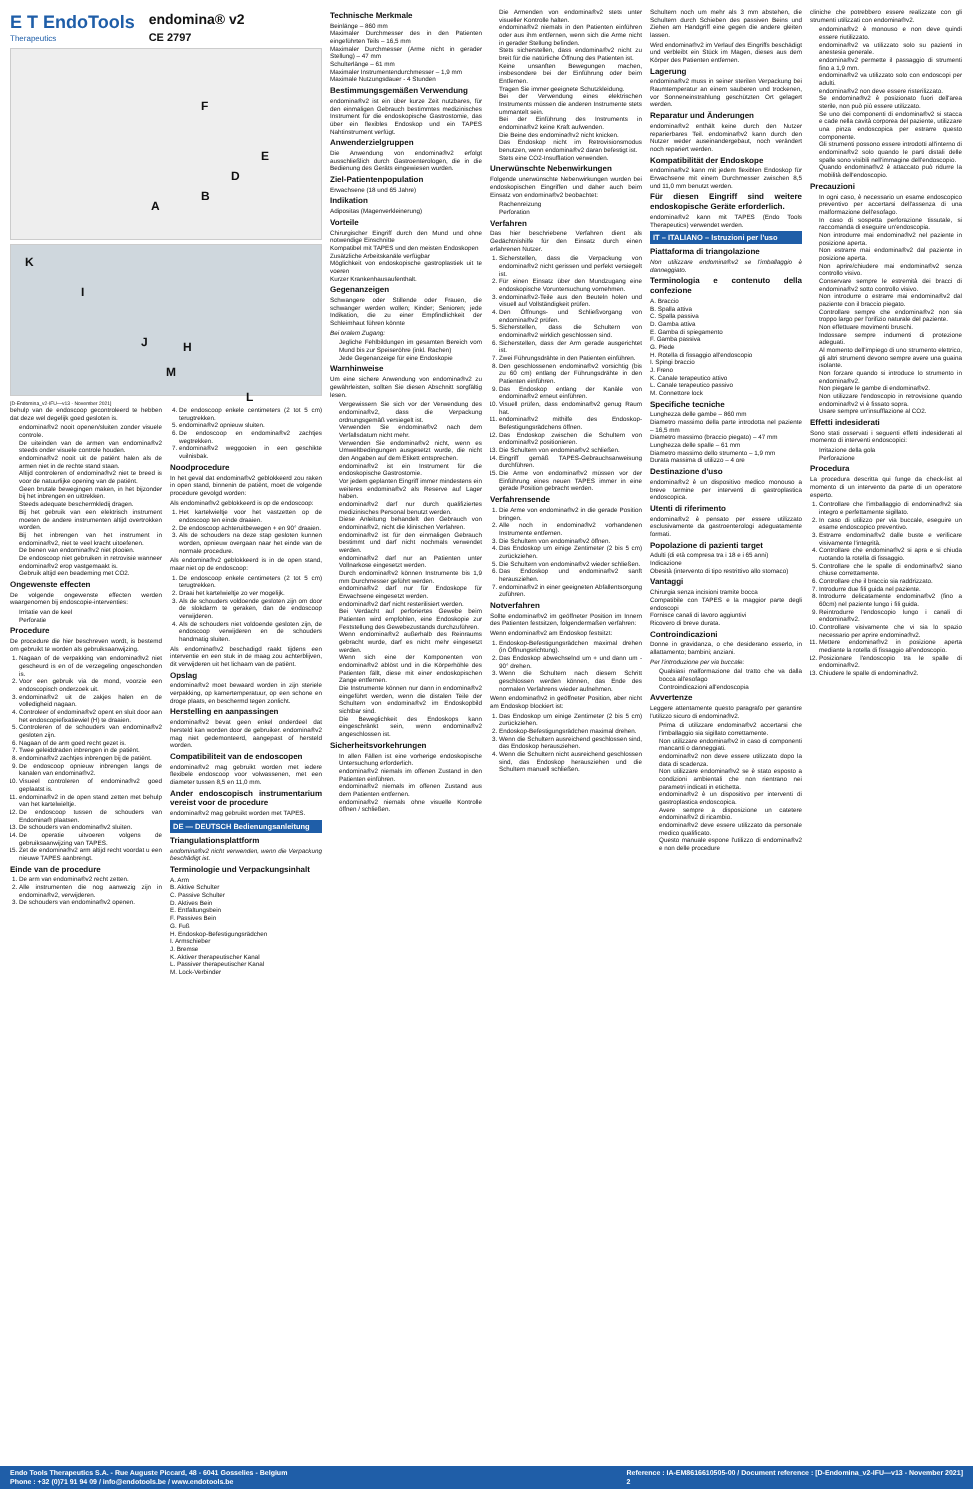E T EndoTools
Therapeutics
endomina® v2
CE 2797
F
E
D
B
A
K
I
J H
M
L
[D-Endomina_v2-IFU—v13 - November 2021]
behulp van de endoscoop gecontroleerd te hebben dat deze wel degelijk goed gesloten is.
endomina®v2 nooit openen/sluiten zonder visuele controle.
De uiteinden van de armen van endomina®v2 steeds onder visuele controle houden.
endomina®v2 nooit uit de patiënt halen als de armen niet in de rechte stand staan.
Altijd controleren of endomina®v2 niet te breed is voor de natuurlijke opening van de patiënt.
Geen brutale bewegingen maken, in het bijzonder bij het inbrengen en uittrekken.
Steeds adequate beschermkledij dragen.
Bij het gebruik van een elektrisch instrument moeten de andere instrumenten altijd overtrokken worden.
Bij het inbrengen van het instrument in endomina®v2, niet te veel kracht uitoefenen.
De benen van endomina®v2 niet plooien.
De endoscoop niet gebruiken in retrovisie wanneer endomina®v2 erop vastgemaakt is.
Gebruik altijd een beademing met CO2.
Ongewenste effecten
De volgende ongewenste effecten werden waargenomen bij endoscopie-interventies:
Irritatie van de keel
Perforatie
Procedure
De procedure die hier beschreven wordt, is bestemd om gebruikt te worden als gebruiksaanwijzing.
1. Nagaan of de verpakking van endomina®v2 niet gescheurd is en of de verzegeling ongeschonden is.
2. Voor een gebruik via de mond, voorzie een endoscopisch onderzoek uit.
3. endomina®v2 uit de zakjes halen en de volledigheid nagaan.
4. Controleer of endomina®v2 opent en sluit door aan het endoscopiefixatiewiel (H) te draaien.
5. Controleren of de schouders van endomina®v2 gesloten zijn.
6. Nagaan of de arm goed recht gezet is.
7. Twee geleiddraden inbrengen in de patiënt.
8. endomina®v2 zachtjes inbrengen bij de patiënt.
9. De endoscoop opnieuw inbrengen langs de kanalen van endomina®v2.
10. Visueel controleren of endomina®v2 goed geplaatst is.
11. endomina®v2 in de open stand zetten met behulp van het kartelwieltje.
12. De endoscoop tussen de schouders van Endomina® plaatsen.
13. De schouders van endomina®v2 sluiten.
14. De operatie uitvoeren volgens de gebruiksaanwijzing van TAPES.
15. Zet de endomina®v2 arm altijd recht voordat u een nieuwe TAPES aanbrengt.
Einde van de procedure
1. De arm van endomina®v2 recht zetten.
2. Alle instrumenten die nog aanwezig zijn in endomina®v2, verwijderen.
3. De schouders van endomina®v2 openen.
4. De endoscoop enkele centimeters (2 tot 5 cm) terugtrekken.
5. endomina®v2 opnieuw sluiten.
6. De endoscoop en endomina®v2 zachtjes wegtrekken.
7. endomina®v2 weggooien in een geschikte vuilnisbak.
Noodprocedure
In het geval dat endomina®v2 geblokkeerd zou raken in open stand, binnenin de patiënt, moet de volgende procedure gevolgd worden:
Als endomina®v2 geblokkeerd is op de endoscoop:
1. Het kartelwieltje voor het vastzetten op de endoscoop ten einde draaien.
2. De endoscoop achteruitbewegen + en 90° draaien.
3. Als de schouders na deze stap gesloten kunnen worden, opnieuw overgaan naar het einde van de normale procedure.
Als endomina®v2 geblokkeerd is in de open stand, maar niet op de endoscoop:
1. De endoscoop enkele centimeters (2 tot 5 cm) terugtrekken.
2. Draai het kartelwieltje zo ver mogelijk.
3. Als de schouders voldoende gesloten zijn om door de slokdarm te geraken, dan de endoscoop verwijderen.
4. Als de schouders niet voldoende gesloten zijn, de endoscoop verwijderen en de schouders handmatig sluiten.
Als endomina®v2 beschadigd raakt tijdens een interventie en een stuk in de maag zou achterblijven, dit verwijderen uit het lichaam van de patiënt.
Opslag
endomina®v2 moet bewaard worden in zijn steriele verpakking, op kamertemperatuur, op een schone en droge plaats, en beschermd tegen zonlicht.
Herstelling en aanpassingen
endomina®v2 bevat geen enkel onderdeel dat hersteld kan worden door de gebruiker. endomina®v2 mag niet gedemonteerd, aangepast of hersteld worden.
Compatibiliteit van de endoscopen
endomina®v2 mag gebruikt worden met iedere flexibele endoscoop voor volwassenen, met een diameter tussen 8,5 en 11,0 mm.
Ander endoscopisch instrumentarium vereist voor de procedure
endomina®v2 mag gebruikt worden met TAPES.
DE — DEUTSCH Bedienungsanleitung
Triangulationsplattform
endomina®v2 nicht verwenden, wenn die Verpackung beschädigt ist.
Terminologie und Verpackungsinhalt
A. Arm
B. Aktive Schulter
C. Passive Schulter
D. Aktives Bein
E. Entfaltungsbein
F. Passives Bein
G. Fuß
H. Endoskop-Befestigungsrädchen
I. Armschieber
J. Bremse
K. Aktiver therapeutischer Kanal
L. Passiver therapeutischer Kanal
M. Lock-Verbinder
Technische Merkmale
Beinlänge – 860 mm
Maximaler Durchmesser des in den Patienten eingeführten Teils – 16,5 mm
Maximaler Durchmesser (Arme nicht in gerader Stellung) – 47 mm
Schulterlänge – 61 mm
Maximaler Instrumentendurchmesser – 1,9 mm
Maximale Nutzungsdauer - 4 Stunden
Bestimmungsgemäßen Verwendung
endomina®v2 ist ein über kurze Zeit nutzbares, für den einmaligen Gebrauch bestimmtes medizinisches Instrument für die endoskopische Gastrostomie, das über ein flexibles Endoskop und ein TAPES Nahtinstrument verfügt.
Anwenderzielgruppen
Die Anwendung von endomina®v2 erfolgt ausschließlich durch Gastroenterologen, die in die Bedienung des Geräts eingewiesen wurden.
Ziel-Patientenpopulation
Erwachsene (18 und 65 Jahre)
Indikation
Adipositas (Magenverkleinerung)
Vorteile
Chirurgischer Eingriff durch den Mund und ohne notwendige Einschnitte
Kompatibel mit TAPES und den meisten Endoskopen
Zusätzliche Arbeitskanäle verfügbar
Möglichkeit von endoskopische gastroplastiek uit te voeren
Kurzer Krankenhausaufenthalt.
Gegenanzeigen
Schwangere oder Stillende oder Frauen, die schwanger werden wollen; Kinder; Senioren; jede Indikation, die zu einer Empfindlichkeit der Schleimhaut führen könnte
Bei oralem Zugang:
Jegliche Fehlbildungen im gesamten Bereich vom Mund bis zur Speiseröhre (inkl. Rachen)
Jede Gegenanzeige für eine Endoskopie
Warnhinweise
Um eine sichere Anwendung von endomina®v2 zu gewährleisten, sollten Sie diesen Abschnitt sorgfältig lesen.
Vergewissern Sie sich vor der Verwendung des endomina®v2, dass die Verpackung ordnungsgemäß versiegelt ist.
Verwenden Sie endomina®v2 nach dem Verfallsdatum nicht mehr.
Verwenden Sie endomina®v2 nicht, wenn es Umweltbedingungen ausgesetzt wurde, die nicht den Angaben auf dem Etikett entsprechen.
endomina®v2 ist ein Instrument für die endoskopische Gastrostomie.
Vor jedem geplanten Eingriff immer mindestens ein weiteres endomina®v2 als Reserve auf Lager haben.
endomina®v2 darf nur durch qualifiziertes medizinisches Personal benutzt werden.
Diese Anleitung behandelt den Gebrauch von endomina®v2, nicht die klinischen Verfahren.
endomina®v2 ist für den einmaligen Gebrauch bestimmt und darf nicht nochmals verwendet werden.
endomina®v2 darf nur an Patienten unter Vollnarkose eingesetzt werden.
Durch endomina®v2 können Instrumente bis 1,9 mm Durchmesser geführt werden.
endomina®v2 darf nur für Endoskope für Erwachsene eingesetzt werden.
endomina®v2 darf nicht resterilisiert werden.
Bei Verdacht auf perforiertes Gewebe beim Patienten wird empfohlen, eine Endoskopie zur Feststellung des Gewebezustands durchzuführen.
Wenn endomina®v2 außerhalb des Reinraums gebracht wurde, darf es nicht mehr eingesetzt werden.
Wenn sich eine der Komponenten von endomina®v2 ablöst und in die Körperhöhle des Patienten fällt, diese mit einer endoskopischen Zange entfernen.
Die Instrumente können nur dann in endomina®v2 eingeführt werden, wenn die distalen Teile der Schultern von endomina®v2 im Endoskopbild sichtbar sind.
Die Beweglichkeit des Endoskops kann eingeschränkt sein, wenn endomina®v2 angeschlossen ist.
Sicherheitsvorkehrungen
In allen Fällen ist eine vorherige endoskopische Untersuchung erforderlich.
endomina®v2 niemals im offenen Zustand in den Patienten einführen.
endomina®v2 niemals im offenen Zustand aus dem Patienten entfernen.
endomina®v2 niemals ohne visuelle Kontrolle öffnen / schließen.
Die Armenden von endomina®v2 stets unter visueller Kontrolle halten.
endomina®v2 niemals in den Patienten einführen oder aus ihm entfernen, wenn sich die Arme nicht in gerader Stellung befinden.
Stets sicherstellen, dass endomina®v2 nicht zu breit für die natürliche Öffnung des Patienten ist.
Keine unsanften Bewegungen machen, insbesondere bei der Einführung oder beim Entfernen.
Tragen Sie immer geeignete Schutzkleidung.
Bei der Verwendung eines elektrischen Instruments müssen die anderen Instrumente stets ummantelt sein.
Bei der Einführung des Instruments in endomina®v2 keine Kraft aufwenden.
Die Beine des endomina®v2 nicht knicken.
Das Endoskop nicht im Retrovisionsmodus benutzen, wenn endomina®v2 daran befestigt ist.
Stets eine CO2-Insufflation verwenden.
Unerwünschte Nebenwirkungen
Folgende unerwünschte Nebenwirkungen wurden bei endoskopischen Eingriffen und daher auch beim Einsatz von endomina®v2 beobachtet:
Rachenreizung
Perforation
Verfahren
Das hier beschriebene Verfahren dient als Gedächtnishilfe für den Einsatz durch einen erfahrenen Nutzer.
1. Sicherstellen, dass die Verpackung von endomina®v2 nicht gerissen und perfekt versiegelt ist.
2. Für einen Einsatz über den Mundzugang eine endoskopische Voruntersuchung vornehmen.
3. endomina®v2-Teile aus den Beuteln holen und visuell auf Vollständigkeit prüfen.
4. Den Öffnungs- und Schließvorgang von endomina®v2 prüfen.
5. Sicherstellen, dass die Schultern von endomina®v2 wirklich geschlossen sind.
6. Sicherstellen, dass der Arm gerade ausgerichtet ist.
7. Zwei Führungsdrähte in den Patienten einführen.
8. Den geschlossenen endomina®v2 vorsichtig (bis zu 60 cm) entlang der Führungsdrähte in den Patienten einführen.
9. Das Endoskop entlang der Kanäle von endomina®v2 erneut einführen.
10. Visuell prüfen, dass endomina®v2 genug Raum hat.
11. endomina®v2 mithilfe des Endoskop-Befestigungsrädchens öffnen.
12. Das Endoskop zwischen die Schultern von endomina®v2 positionieren.
13. Die Schultern von endomina®v2 schließen.
14. Eingriff gemäß TAPES-Gebrauchsanweisung durchführen.
15. Die Arme von endomina®v2 müssen vor der Einführung eines neuen TAPES immer in eine gerade Position gebracht werden.
Verfahrensende
1. Die Arme von endomina®v2 in die gerade Position bringen.
2. Alle noch in endomina®v2 vorhandenen Instrumente entfernen.
3. Die Schultern von endomina®v2 öffnen.
4. Das Endoskop um einige Zentimeter (2 bis 5 cm) zurückziehen.
5. Die Schultern von endomina®v2 wieder schließen.
6. Das Endoskop und endomina®v2 sanft herausziehen.
7. endomina®v2 in einer geeigneten Abfallentsorgung zuführen.
Notverfahren
Sollte endomina®v2 im geöffneter Position im Innern des Patienten festsitzen, folgendermaßen verfahren:
Wenn endomina®v2 am Endoskop festsitzt:
1. Endoskop-Befestigungsrädchen maximal drehen (in Öffnungsrichtung).
2. Das Endoskop abwechselnd um + und dann um - 90° drehen.
3. Wenn die Schultern nach diesem Schritt geschlossen werden können, das Ende des normalen Verfahrens wieder aufnehmen.
Wenn endomina®v2 in geöffneter Position, aber nicht am Endoskop blockiert ist:
1. Das Endoskop um einige Zentimeter (2 bis 5 cm) zurückziehen.
2. Endoskop-Befestigungsrädchen maximal drehen.
3. Wenn die Schultern ausreichend geschlossen sind, das Endoskop herausziehen.
4. Wenn die Schultern nicht ausreichend geschlossen sind, das Endoskop herausziehen und die Schultern manuell schließen.
Schultern noch um mehr als 3 mm abstehen, die Schultern durch Schieben des passiven Beins und Ziehen am Handgriff eine gegen die andere gleiten lassen.
Wird endomina®v2 im Verlauf des Eingriffs beschädigt und verbleibt ein Stück im Magen, dieses aus dem Körper des Patienten entfernen.
Lagerung
endomina®v2 muss in seiner sterilen Verpackung bei Raumtemperatur an einem sauberen und trockenen, vor Sonneneinstrahlung geschützten Ort gelagert werden.
Reparatur und Änderungen
endomina®v2 enthält keine durch den Nutzer reparierbares Teil. endomina®v2 kann durch den Nutzer weder auseinandergebaut, noch verändert noch repariert werden.
Kompatibilität der Endoskope
endomina®v2 kann mit jedem flexiblen Endoskop für Erwachsene mit einem Durchmesser zwischen 8,5 und 11,0 mm benutzt werden.
Für diesen Eingriff sind weitere endoskopische Geräte erforderlich.
endomina®v2 kann mit TAPES (Endo Tools Therapeutics) verwendet werden.
IT – ITALIANO – Istruzioni per l'uso
Piattaforma di triangolazione
Non utilizzare endomina®v2 se l'imballaggio è danneggiato.
Terminologia e contenuto della confezione
A. Braccio
B. Spalla attiva
C. Spalla passiva
D. Gamba attiva
E. Gamba di spiegamento
F. Gamba passiva
G. Piede
H. Rotella di fissaggio all'endoscopio
I. Spingi braccio
J. Freno
K. Canale terapeutico attivo
L. Canale terapeutico passivo
M. Connettore lock
Specifiche tecniche
Lunghezza delle gambe – 860 mm
Diametro massimo della parte introdotta nel paziente – 16,5 mm
Diametro massimo (braccio piegato) – 47 mm
Lunghezza delle spalle – 61 mm
Diametro massimo dello strumento – 1,9 mm
Durata massima di utilizzo – 4 ore
Destinazione d'uso
endomina®v2 è un dispositivo medico monouso a breve termine per interventi di gastroplastica endoscopica.
Utenti di riferimento
endomina®v2 è pensato per essere utilizzato esclusivamente da gastroenterologi adeguatamente formati.
Popolazione di pazienti target
Adulti (di età compresa tra i 18 e i 65 anni)
Indicazione
Obesità (intervento di tipo restrittivo allo stomaco)
Vantaggi
Chirurgia senza incisioni tramite bocca
Compatibile con TAPES e la maggior parte degli endoscopi
Fornisce canali di lavoro aggiuntivi
Ricovero di breve durata.
Controindicazioni
Donne in gravidanza, o che desiderano esserlo, in allattamento; bambini; anziani.
Per l'introduzione per via buccale:
Qualsiasi malformazione dal tratto che va dalla bocca all'esofago
Controindicazioni all'endoscopia
Avvertenze
Leggere attentamente questo paragrafo per garantire l'utilizzo sicuro di endomina®v2.
Prima di utilizzare endomina®v2 accertarsi che l'imballaggio sia sigillato correttamente.
Non utilizzare endomina®v2 in caso di componenti mancanti o danneggiati.
endomina®v2 non deve essere utilizzato dopo la data di scadenza.
Non utilizzare endomina®v2 se è stato esposto a condizioni ambientali che non rientrano nei parametri indicati in etichetta.
endomina®v2 è un dispositivo per interventi di gastroplastica endoscopica.
Avere sempre a disposizione un catetere endomina®v2 di ricambio.
endomina®v2 deve essere utilizzato da personale medico qualificato.
Questo manuale espone l'utilizzo di endomina®v2 e non delle procedure
cliniche che potrebbero essere realizzate con gli strumenti utilizzati con endomina®v2.
endomina®v2 è monouso e non deve quindi essere riutilizzato.
endomina®v2 va utilizzato solo su pazienti in anestesia generale.
endomina®v2 permette il passaggio di strumenti fino a 1,9 mm.
endomina®v2 va utilizzato solo con endoscopi per adulti.
endomina®v2 non deve essere risterilizzato.
Se endomina®v2 è posizionato fuori dell'area sterile, non può più essere utilizzato.
Se uno dei componenti di endomina®v2 si stacca e cade nella cavità corporea del paziente, utilizzare una pinza endoscopica per estrarre questo componente.
Gli strumenti possono essere introdotti all'interno di endomina®v2 solo quando le parti distali delle spalle sono visibili nell'immagine dell'endoscopio.
Quando endomina®v2 è attaccato può ridurre la mobilità dell'endoscopio.
Precauzioni
In ogni caso, è necessario un esame endoscopico preventivo per accertarsi dell'assenza di una malformazione dell'esofago.
In caso di sospetta perforazione tissutale, si raccomanda di eseguire un'endoscopia.
Non introdurre mai endomina®v2 nel paziente in posizione aperta.
Non estrarre mai endomina®v2 dal paziente in posizione aperta.
Non aprire/chiudere mai endomina®v2 senza controllo visivo.
Conservare sempre le estremità dei bracci di endomina®v2 sotto controllo visivo.
Non introdurre o estrarre mai endomina®v2 dal paziente con il braccio piegato.
Controllare sempre che endomina®v2 non sia troppo largo per l'orifizio naturale del paziente.
Non effettuare movimenti bruschi.
Indossare sempre indumenti di protezione adeguati.
Al momento dell'impiego di uno strumento elettrico, gli altri strumenti devono sempre avere una guaina isolante.
Non forzare quando si introduce lo strumento in endomina®v2.
Non piegare le gambe di endomina®v2.
Non utilizzare l'endoscopio in retrovisione quando endomina®v2 vi è fissato sopra.
Usare sempre un'insufflazione al CO2.
Effetti indesiderati
Sono stati osservati i seguenti effetti indesiderati al momento di interventi endoscopici:
Irritazione della gola
Perforazione
Procedura
La procedura descritta qui funge da check-list al momento di un intervento da parte di un operatore esperto.
1. Controllare che l'imballaggio di endomina®v2 sia integro e perfettamente sigillato.
2. In caso di utilizzo per via buccale, eseguire un esame endoscopico preventivo.
3. Estrarre endomina®v2 dalle buste e verificare visivamente l'integrità.
4. Controllare che endomina®v2 si apra e si chiuda ruotando la rotella di fissaggio.
5. Controllare che le spalle di endomina®v2 siano chiuse correttamente.
6. Controllare che il braccio sia raddrizzato.
7. Introdurre due fili guida nel paziente.
8. Introdurre delicatamente endomina®v2 (fino a 60cm) nel paziente lungo i fili guida.
9. Reintrodurre l'endoscopio lungo i canali di endomina®v2.
10. Controllare visivamente che vi sia lo spazio necessario per aprire endomina®v2.
11. Mettere endomina®v2 in posizione aperta mediante la rotella di fissaggio all'endoscopio.
12. Posizionare l'endoscopio tra le spalle di endomina®v2.
13. Chiudere le spalle di endomina®v2.
Endo Tools Therapeutics S.A. - Rue Auguste Piccard, 48 - 6041 Gosselies - Belgium
Phone : +32 (0)71 91 94 09 / info@endotools.be / www.endotools.be Reference : IA-EM8616610505-00 / Document reference : [D-Endomina_v2-IFU—v13 - November 2021]
2